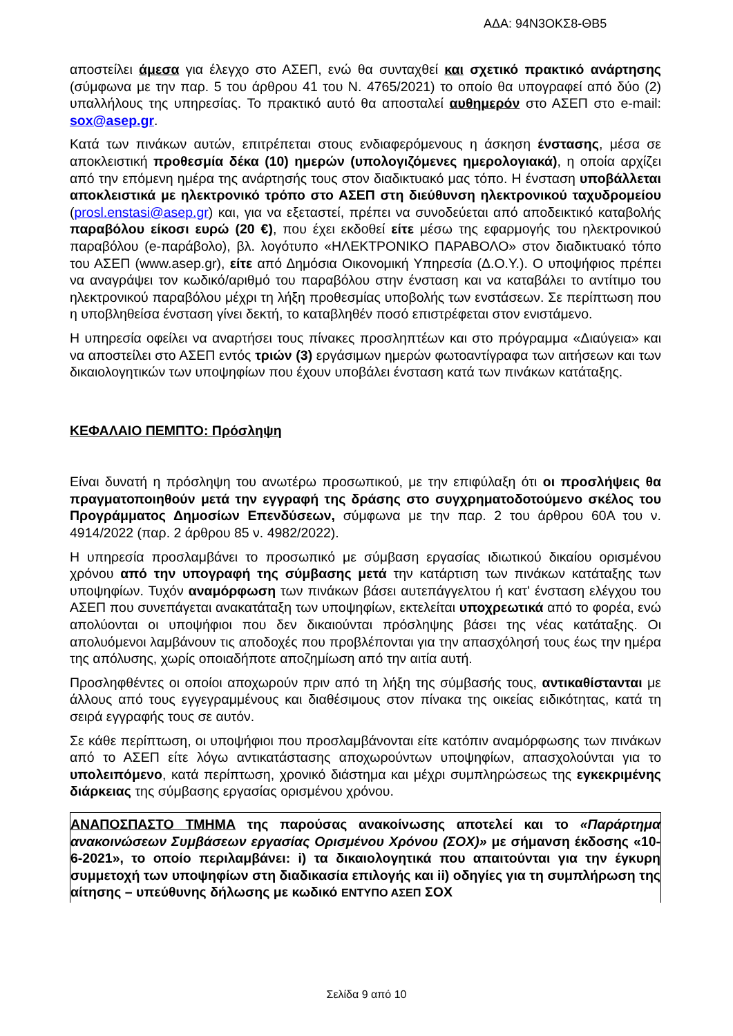ΑΔΑ: 94Ν3ΟΚΣ8-ΘΒ5
αποστείλει άμεσα για έλεγχο στο ΑΣΕΠ, ενώ θα συνταχθεί και σχετικό πρακτικό ανάρτησης (σύμφωνα με την παρ. 5 του άρθρου 41 του Ν. 4765/2021) το οποίο θα υπογραφεί από δύο (2) υπαλλήλους της υπηρεσίας. Το πρακτικό αυτό θα αποσταλεί αυθημερόν στο ΑΣΕΠ στο e-mail: sox@asep.gr.
Κατά των πινάκων αυτών, επιτρέπεται στους ενδιαφερόμενους η άσκηση ένστασης, μέσα σε αποκλειστική προθεσμία δέκα (10) ημερών (υπολογιζόμενες ημερολογιακά), η οποία αρχίζει από την επόμενη ημέρα της ανάρτησής τους στον διαδικτυακό μας τόπο. Η ένσταση υποβάλλεται αποκλειστικά με ηλεκτρονικό τρόπο στο ΑΣΕΠ στη διεύθυνση ηλεκτρονικού ταχυδρομείου (prosl.enstasi@asep.gr) και, για να εξεταστεί, πρέπει να συνοδεύεται από αποδεικτικό καταβολής παραβόλου είκοσι ευρώ (20 €), που έχει εκδοθεί είτε μέσω της εφαρμογής του ηλεκτρονικού παραβόλου (e-παράβολο), βλ. λογότυπο «ΗΛΕΚΤΡΟΝΙΚΟ ΠΑΡΑΒΟΛΟ» στον διαδικτυακό τόπο του ΑΣΕΠ (www.asep.gr), είτε από Δημόσια Οικονομική Υπηρεσία (Δ.Ο.Υ.). Ο υποψήφιος πρέπει να αναγράψει τον κωδικό/αριθμό του παραβόλου στην ένσταση και να καταβάλει το αντίτιμο του ηλεκτρονικού παραβόλου μέχρι τη λήξη προθεσμίας υποβολής των ενστάσεων. Σε περίπτωση που η υποβληθείσα ένσταση γίνει δεκτή, το καταβληθέν ποσό επιστρέφεται στον ενιστάμενο.
Η υπηρεσία οφείλει να αναρτήσει τους πίνακες προσληπτέων και στο πρόγραμμα «Διαύγεια» και να αποστείλει στο ΑΣΕΠ εντός τριών (3) εργάσιμων ημερών φωτοαντίγραφα των αιτήσεων και των δικαιολογητικών των υποψηφίων που έχουν υποβάλει ένσταση κατά των πινάκων κατάταξης.
ΚΕΦΑΛΑΙΟ ΠΕΜΠΤΟ: Πρόσληψη
Είναι δυνατή η πρόσληψη του ανωτέρω προσωπικού, με την επιφύλαξη ότι οι προσλήψεις θα πραγματοποιηθούν μετά την εγγραφή της δράσης στο συγχρηματοδοτούμενο σκέλος του Προγράμματος Δημοσίων Επενδύσεων, σύμφωνα με την παρ. 2 του άρθρου 60Α του ν. 4914/2022 (παρ. 2 άρθρου 85 ν. 4982/2022).
Η υπηρεσία προσλαμβάνει το προσωπικό με σύμβαση εργασίας ιδιωτικού δικαίου ορισμένου χρόνου από την υπογραφή της σύμβασης μετά την κατάρτιση των πινάκων κατάταξης των υποψηφίων. Τυχόν αναμόρφωση των πινάκων βάσει αυτεπάγγελτου ή κατ' ένσταση ελέγχου του ΑΣΕΠ που συνεπάγεται ανακατάταξη των υποψηφίων, εκτελείται υποχρεωτικά από το φορέα, ενώ απολύονται οι υποψήφιοι που δεν δικαιούνται πρόσληψης βάσει της νέας κατάταξης. Οι απολυόμενοι λαμβάνουν τις αποδοχές που προβλέπονται για την απασχόλησή τους έως την ημέρα της απόλυσης, χωρίς οποιαδήποτε αποζημίωση από την αιτία αυτή.
Προσληφθέντες οι οποίοι αποχωρούν πριν από τη λήξη της σύμβασής τους, αντικαθίστανται με άλλους από τους εγγεγραμμένους και διαθέσιμους στον πίνακα της οικείας ειδικότητας, κατά τη σειρά εγγραφής τους σε αυτόν.
Σε κάθε περίπτωση, οι υποψήφιοι που προσλαμβάνονται είτε κατόπιν αναμόρφωσης των πινάκων από το ΑΣΕΠ είτε λόγω αντικατάστασης αποχωρούντων υποψηφίων, απασχολούνται για το υπολειπόμενο, κατά περίπτωση, χρονικό διάστημα και μέχρι συμπληρώσεως της εγκεκριμένης διάρκειας της σύμβασης εργασίας ορισμένου χρόνου.
ΑΝΑΠΟΣΠΑΣΤΟ ΤΜΗΜΑ της παρούσας ανακοίνωσης αποτελεί και το «Παράρτημα ανακοινώσεων Συμβάσεων εργασίας Ορισμένου Χρόνου (ΣΟΧ)» με σήμανση έκδοσης «10-6-2021», το οποίο περιλαμβάνει: i) τα δικαιολογητικά που απαιτούνται για την έγκυρη συμμετοχή των υποψηφίων στη διαδικασία επιλογής και ii) οδηγίες για τη συμπλήρωση της αίτησης – υπεύθυνης δήλωσης με κωδικό ΕΝΤΥΠΟ ΑΣΕΠ ΣΟΧ
Σελίδα 9 από 10